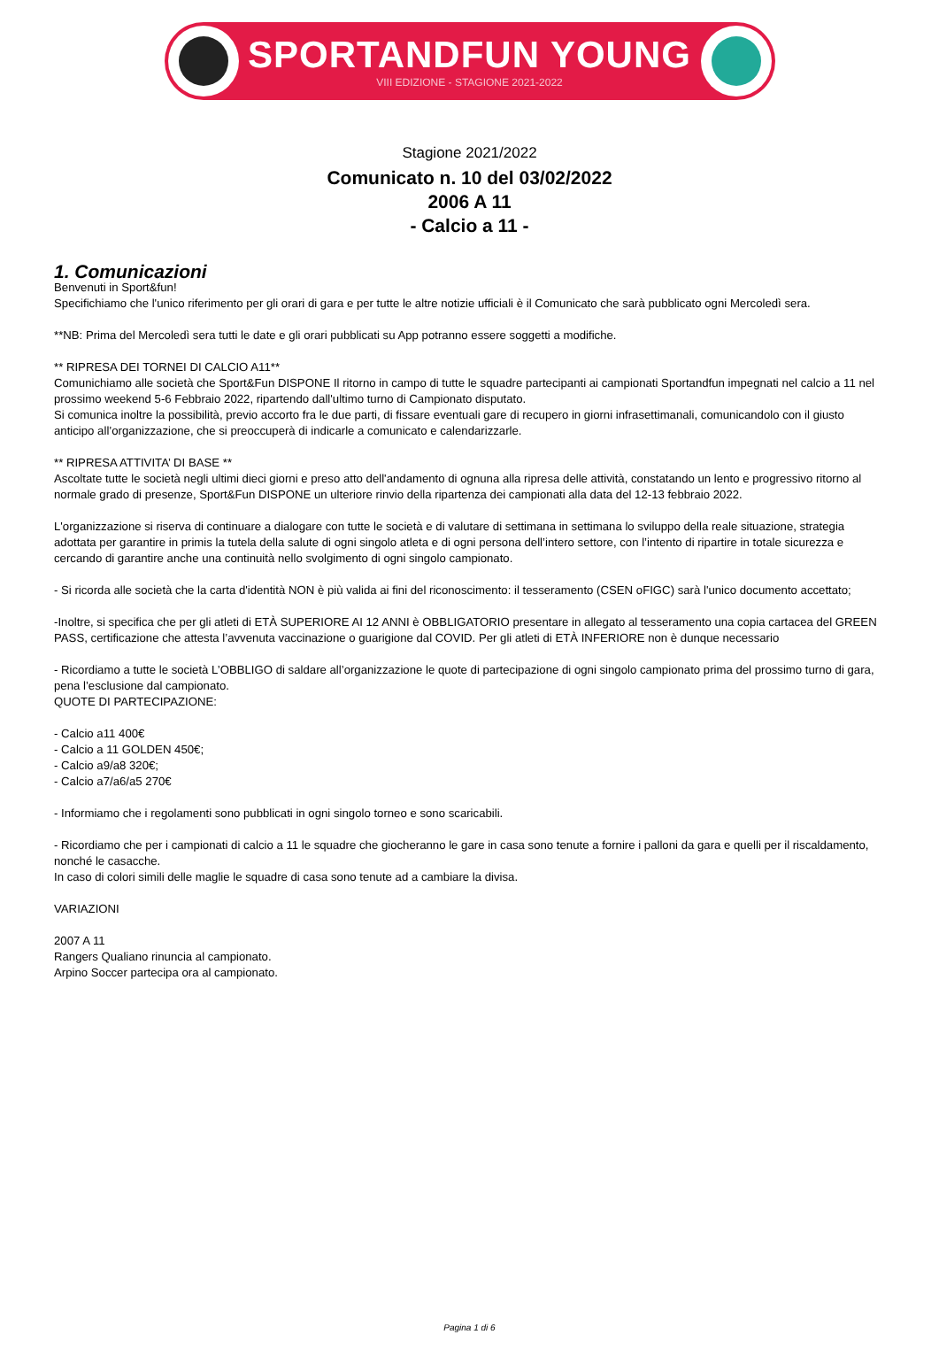SPORTANDFUN YOUNG
VIII EDIZIONE - STAGIONE 2021-2022
Stagione 2021/2022
Comunicato n. 10 del 03/02/2022
2006 A 11
- Calcio a 11 -
1. Comunicazioni
Benvenuti in Sport&fun!
Specifichiamo che l'unico riferimento per gli orari di gara e per tutte le altre notizie ufficiali è il Comunicato che sarà pubblicato ogni Mercoledì sera.
**NB: Prima del Mercoledì sera tutti le date e gli orari pubblicati su App potranno essere soggetti a modifiche.
** RIPRESA DEI TORNEI DI CALCIO A11**
Comunichiamo alle società che Sport&Fun DISPONE Il ritorno in campo di tutte le squadre partecipanti ai campionati Sportandfun impegnati nel calcio a 11 nel prossimo weekend 5-6 Febbraio 2022, ripartendo dall'ultimo turno di Campionato disputato.
Si comunica inoltre la possibilità, previo accorto fra le due parti, di fissare eventuali gare di recupero in giorni infrasettimanali, comunicandolo con il giusto anticipo all’organizzazione, che si preoccuperà di indicarle a comunicato e calendarizzarle.
** RIPRESA ATTIVITA’ DI BASE **
Ascoltate tutte le società negli ultimi dieci giorni e preso atto dell'andamento di ognuna alla ripresa delle attività, constatando un lento e progressivo ritorno al normale grado di presenze, Sport&Fun DISPONE un ulteriore rinvio della ripartenza dei campionati alla data del 12-13 febbraio 2022.
L'organizzazione si riserva di continuare a dialogare con tutte le società e di valutare di settimana in settimana lo sviluppo della reale situazione, strategia adottata per garantire in primis la tutela della salute di ogni singolo atleta e di ogni persona dell’intero settore, con l’intento di ripartire in totale sicurezza e cercando di garantire anche una continuità nello svolgimento di ogni singolo campionato.
- Si ricorda alle società che la carta d'identità NON è più valida ai fini del riconoscimento: il tesseramento (CSEN oFIGC) sarà l'unico documento accettato;
-Inoltre, si specifica che per gli atleti di ETÀ SUPERIORE AI 12 ANNI è OBBLIGATORIO presentare in allegato al tesseramento una copia cartacea del GREEN PASS, certificazione che attesta l’avvenuta vaccinazione o guarigione dal COVID. Per gli atleti di ETÀ INFERIORE non è dunque necessario
- Ricordiamo a tutte le società L’OBBLIGO di saldare all’organizzazione le quote di partecipazione di ogni singolo campionato prima del prossimo turno di gara, pena l’esclusione dal campionato.
QUOTE DI PARTECIPAZIONE:
- Calcio a11 400€
- Calcio a 11 GOLDEN 450€;
- Calcio a9/a8 320€;
- Calcio a7/a6/a5 270€
- Informiamo che i regolamenti sono pubblicati in ogni singolo torneo e sono scaricabili.
- Ricordiamo che per i campionati di calcio a 11 le squadre che giocheranno le gare in casa sono tenute a fornire i palloni da gara e quelli per il riscaldamento, nonché le casacche.
In caso di colori simili delle maglie le squadre di casa sono tenute ad a cambiare la divisa.
VARIAZIONI
2007 A 11
Rangers Qualiano rinuncia al campionato.
Arpino Soccer partecipa ora al campionato.
Pagina 1 di 6